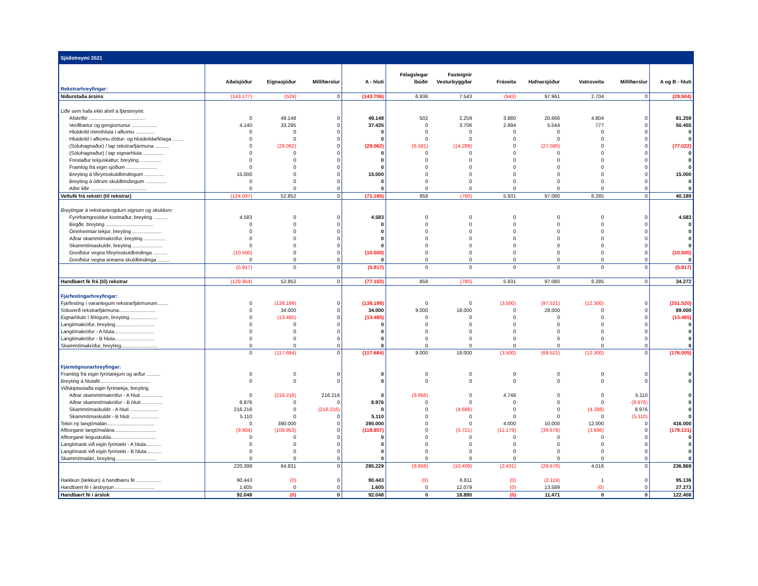| Sjóðstreymi 2021 | | | | | | | | | | | |
| | Aðalsjóður | Eignasjóður | Millifærslur | A - hluti | Félagslegar íbúðir | Fasteignir Vesturbyggðar | Fráveita | Hafnarsjóður | Vatnsveita | Millifærslur | A og B - hluti |
| Rekstrarhreyfingar: | | | | | | | | | | | |
| Niðurstaða ársins | (143.177) | (529) | 0 | (143.706) | 6.936 | 7.543 | (943) | 97.961 | 2.704 | 0 | (29.504) |
| Liðir sem hafa ekki áhrif á fjárstreymi: | | | | | | | | | | | |
| Afskriftir ........................................ | 0 | 49.148 | 0 | 49.148 | 502 | 2.259 | 3.880 | 20.666 | 4.804 | 0 | 81.259 |
| Verðbætur og gengismunur .................. | 4.140 | 33.295 | 0 | 37.435 | 0 | 3.706 | 2.994 | 5.544 | 777 | 0 | 50.455 |
| Hlutdeild minnihluta í afkomu .............. | 0 | 0 | 0 | 0 | 0 | 0 | 0 | 0 | 0 | 0 | 0 |
| Hlutdeild í afkomu dóttur- og hlutdeildarfélaga ........ | 0 | 0 | 0 | 0 | 0 | 0 | 0 | 0 | 0 | 0 | 0 |
| (Söluhagnaður) / tap rekstrarfjármuna .......... | 0 | (29.062) | 0 | (29.062) | (6.581) | (14.289) | 0 | (27.090) | 0 | 0 | (77.022) |
| (Söluhagnaður) / tap eignarhluta ............... | 0 | 0 | 0 | 0 | 0 | 0 | 0 | 0 | 0 | 0 | 0 |
| Frestaður tekjuskattur, breyting ............... | 0 | 0 | 0 | 0 | 0 | 0 | 0 | 0 | 0 | 0 | 0 |
| Framlög frá eigin sjóðum ...................... | 0 | 0 | 0 | 0 | 0 | 0 | 0 | 0 | 0 | 0 | 0 |
| Breyting á lífeyrisskuldbindingum .............. | 15.000 | 0 | 0 | 15.000 | 0 | 0 | 0 | 0 | 0 | 0 | 15.000 |
| Breyting á öðrum skuldbindingum ............... | 0 | 0 | 0 | 0 | 0 | 0 | 0 | 0 | 0 | 0 | 0 |
| Aðrir liðir ........................................ | 0 | 0 | 0 | 0 | 0 | 0 | 0 | 0 | 0 | 0 | 0 |
| Veltufé frá rekstri (til rekstrar) | (124.037) | 52.852 | 0 | (71.185) | 858 | (780) | 5.931 | 97.080 | 8.285 | 0 | 40.189 |
| Breytingar á rekstrartengdum eignum og skuldum: | | | | | | | | | | | |
| Fyrirframgreiddur kostnaður, breyting .......... | 4.583 | 0 | 0 | 4.583 | 0 | 0 | 0 | 0 | 0 | 0 | 4.583 |
| Birgðir, breyting .................................. | 0 | 0 | 0 | 0 | 0 | 0 | 0 | 0 | 0 | 0 | 0 |
| Óinnheimtar tekjur, breyting ..................... | 0 | 0 | 0 | 0 | 0 | 0 | 0 | 0 | 0 | 0 | 0 |
| Aðrar skammtímakröfur, breyting ............... | 0 | 0 | 0 | 0 | 0 | 0 | 0 | 0 | 0 | 0 | 0 |
| Skammtímaskuldir, breyting ..................... | 0 | 0 | 0 | 0 | 0 | 0 | 0 | 0 | 0 | 0 | 0 |
| Greiðslur vegna lífeyrisskuldbindinga .......... | (10.500) | 0 | 0 | (10.500) | 0 | 0 | 0 | 0 | 0 | 0 | (10.500) |
| Greiðslur vegna annarra skuldbindinga ......... | 0 | 0 | 0 | 0 | 0 | 0 | 0 | 0 | 0 | 0 | 0 |
| | (5.917) | 0 | 0 | (5.917) | 0 | 0 | 0 | 0 | 0 | 0 | (5.917) |
| Handbært fé frá (til) rekstrar | (129.954) | 52.852 | 0 | (77.102) | 858 | (780) | 5.931 | 97.080 | 8.285 | 0 | 34.272 |
| Fjárfestingarhreyfingar: | | | | | | | | | | | |
| Fjárfesting í varanlegum rekstrarfjármunum........ | 0 | (138.199) | 0 | (138.199) | 0 | 0 | (3.500) | (97.521) | (12.300) | 0 | (251.520) |
| Söluverð rekstrarfjármuna.......................... | 0 | 34.000 | 0 | 34.000 | 9.000 | 18.000 | 0 | 28.000 | 0 | 0 | 89.000 |
| Eignarhlutir í félögum, breyting.................... | 0 | (13.485) | 0 | (13.485) | 0 | 0 | 0 | 0 | 0 | 0 | (13.485) |
| Langtímakröfur, breyting............................ | 0 | 0 | 0 | 0 | 0 | 0 | 0 | 0 | 0 | 0 | 0 |
| Langtímakröfur - A hluta............................ | 0 | 0 | 0 | 0 | 0 | 0 | 0 | 0 | 0 | 0 | 0 |
| Langtímakröfur - B hluta............................ | 0 | 0 | 0 | 0 | 0 | 0 | 0 | 0 | 0 | 0 | 0 |
| Skammtímakröfur, breyting.......................... | 0 | 0 | 0 | 0 | 0 | 0 | 0 | 0 | 0 | 0 | 0 |
| | 0 | (117.684) | 0 | (117.684) | 9.000 | 18.000 | (3.500) | (69.521) | (12.300) | 0 | (176.005) |
| Fjármögnunarhreyfingar: | | | | | | | | | | | |
| Framlög frá eigin fyrirtækjum og arður .......... | 0 | 0 | 0 | 0 | 0 | 0 | 0 | 0 | 0 | 0 | 0 |
| Breyting á hlutafé.................................... | 0 | 0 | 0 | 0 | 0 | 0 | 0 | 0 | 0 | 0 | 0 |
| Viðskiptastaða eigin fyrirtækja, breyting | | | | | | | | | | | |
| Aðrar skammtímakröfur - A hluti ............... | 0 | (216.216) | 216.216 | 0 | (9.858) | 0 | 4.748 | 0 | 0 | 5.110 | 0 |
| Aðrar skammtímakröfur - B hluti ............... | 8.976 | 0 | 0 | 8.976 | 0 | 0 | 0 | 0 | 0 | (8.976) | 0 |
| Skammtímaskuldir - A hluti .................... | 216.216 | 0 | (216.216) | 0 | 0 | (4.688) | 0 | 0 | (4.288) | 8.976 | 0 |
| Skammtímaskuldir - B hluti .................... | 5.110 | 0 | 0 | 5.110 | 0 | 0 | 0 | 0 | 0 | (5.110) | 0 |
| Tekin ný langtímalán.................................. | 0 | 390.000 | 0 | 390.000 | 0 | 0 | 4.000 | 10.000 | 12.000 | 0 | 416.000 |
| Afborganir langtímalána.............................. | (9.904) | (108.953) | 0 | (118.857) | 0 | (5.721) | (11.179) | (39.678) | (3.696) | 0 | (179.131) |
| Afborganir leiguskulda................................ | 0 | 0 | 0 | 0 | 0 | 0 | 0 | 0 | 0 | 0 | 0 |
| Langtímask við eigin fyrirtæki - A hluta........... | 0 | 0 | 0 | 0 | 0 | 0 | 0 | 0 | 0 | 0 | 0 |
| Langtímask við eigin fyrirtæki - B hluta........... | 0 | 0 | 0 | 0 | 0 | 0 | 0 | 0 | 0 | 0 | 0 |
| Skammtímalán, breyting.............................. | 0 | 0 | 0 | 0 | 0 | 0 | 0 | 0 | 0 | 0 | 0 |
| | 220.398 | 64.831 | 0 | 285.229 | (9.858) | (10.409) | (2.431) | (29.678) | 4.016 | 0 | 236.869 |
| Hækkun (lækkun) á handbæru fé .................. | 90.443 | (0) | 0 | 90.443 | (0) | 6.811 | (0) | (2.119) | 1 | 0 | 95.136 |
| Handbært fé í ársbyrjun ............................ | 1.605 | 0 | 0 | 1.605 | 0 | 12.079 | (0) | 13.589 | (0) | 0 | 27.273 |
| Handbært fé í árslok | 92.048 | (0) | 0 | 92.048 | 0 | 18.890 | (0) | 11.471 | 0 | 0 | 122.408 |